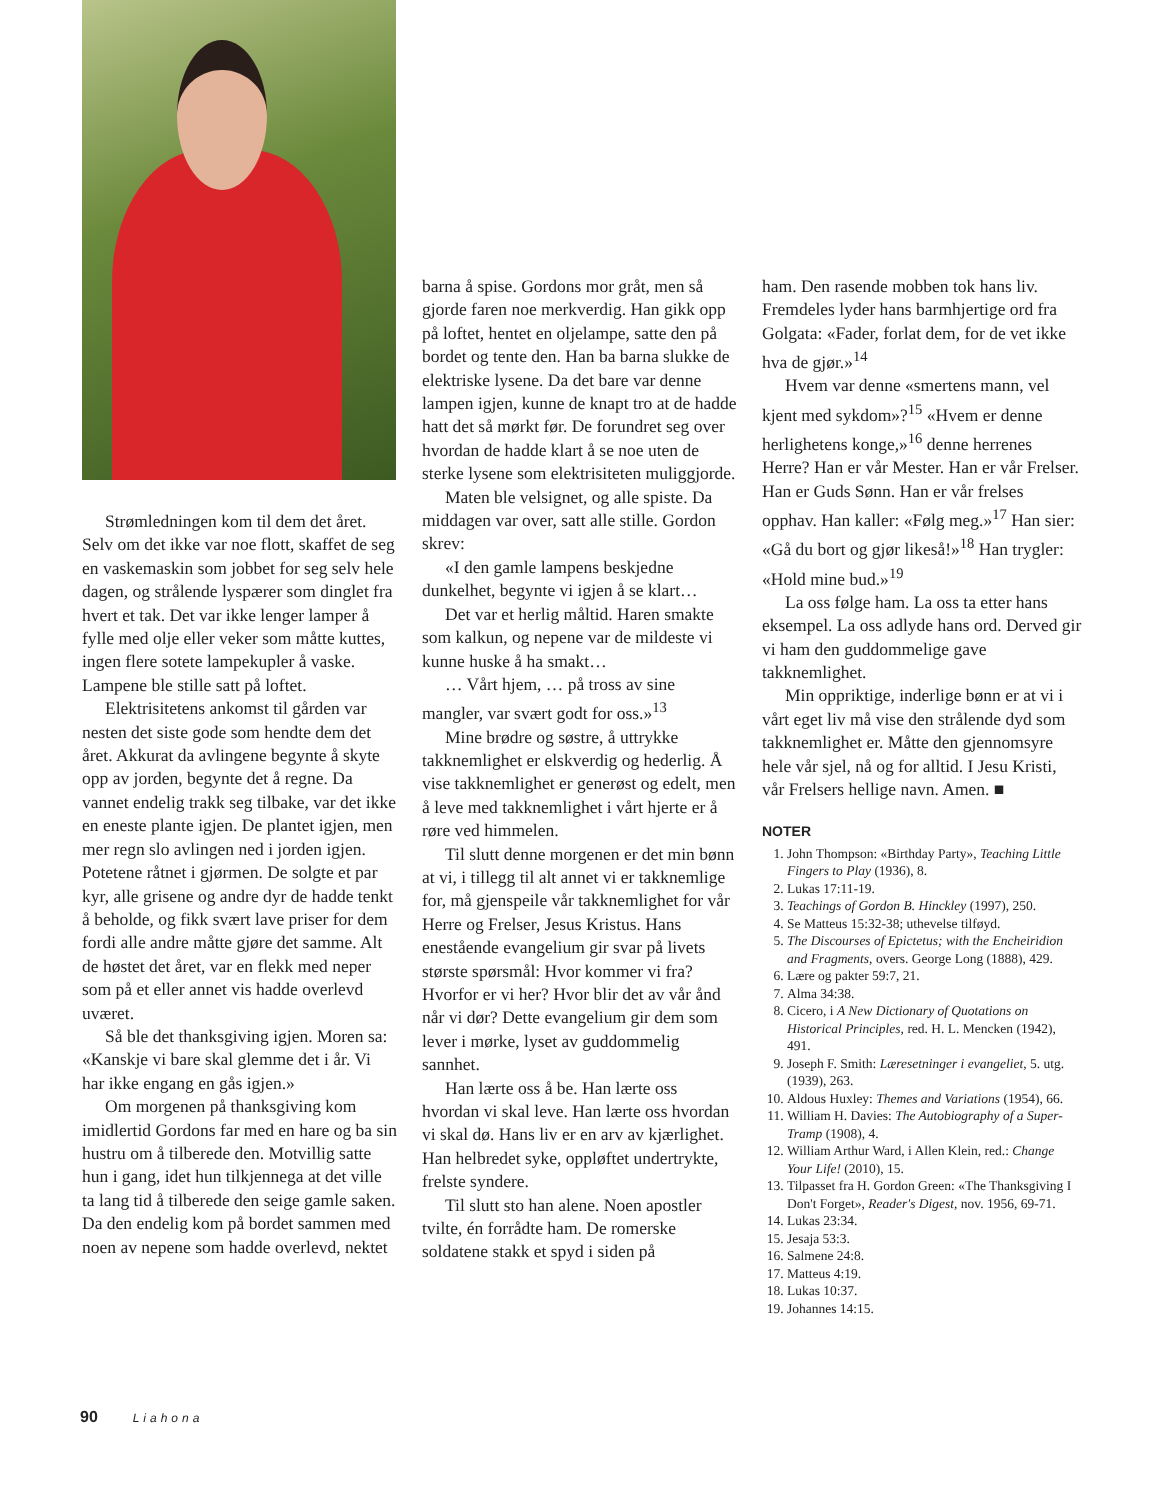Strømledningen kom til dem det året. Selv om det ikke var noe flott, skaffet de seg en vaskemaskin som jobbet for seg selv hele dagen, og strålende lyspærer som dinglet fra hvert et tak. Det var ikke lenger lamper å fylle med olje eller veker som måtte kuttes, ingen flere sotete lampekupler å vaske. Lampene ble stille satt på loftet.
Elektrisitetens ankomst til gården var nesten det siste gode som hendte dem det året. Akkurat da avlingene begynte å skyte opp av jorden, begynte det å regne. Da vannet endelig trakk seg tilbake, var det ikke en eneste plante igjen. De plantet igjen, men mer regn slo avlingen ned i jorden igjen. Potetene råtnet i gjørmen. De solgte et par kyr, alle grisene og andre dyr de hadde tenkt å beholde, og fikk svært lave priser for dem fordi alle andre måtte gjøre det samme. Alt de høstet det året, var en flekk med neper som på et eller annet vis hadde overlevd uværet.
Så ble det thanksgiving igjen. Moren sa: «Kanskje vi bare skal glemme det i år. Vi har ikke engang en gås igjen.»
Om morgenen på thanksgiving kom imidlertid Gordons far med en hare og ba sin hustru om å tilberede den. Motvillig satte hun i gang, idet hun tilkjennega at det ville ta lang tid å tilberede den seige gamle saken. Da den endelig kom på bordet sammen med noen av nepene som hadde overlevd, nektet
barna å spise. Gordons mor gråt, men så gjorde faren noe merkverdig. Han gikk opp på loftet, hentet en oljelampe, satte den på bordet og tente den. Han ba barna slukke de elektriske lysene. Da det bare var denne lampen igjen, kunne de knapt tro at de hadde hatt det så mørkt før. De forundret seg over hvordan de hadde klart å se noe uten de sterke lysene som elektrisiteten muliggjorde.
Maten ble velsignet, og alle spiste. Da middagen var over, satt alle stille. Gordon skrev:
«I den gamle lampens beskjedne dunkelhet, begynte vi igjen å se klart…
Det var et herlig måltid. Haren smakte som kalkun, og nepene var de mildeste vi kunne huske å ha smakt…
… Vårt hjem, … på tross av sine mangler, var svært godt for oss.»<sup>13</sup>
Mine brødre og søstre, å uttrykke takknemlighet er elskverdig og hederlig. Å vise takknemlighet er generøst og edelt, men å leve med takknemlighet i vårt hjerte er å røre ved himmelen.
Til slutt denne morgenen er det min bønn at vi, i tillegg til alt annet vi er takknemlige for, må gjenspeile vår takknemlighet for vår Herre og Frelser, Jesus Kristus. Hans enestående evangelium gir svar på livets største spørsmål: Hvor kommer vi fra? Hvorfor er vi her? Hvor blir det av vår ånd når vi dør? Dette evangelium gir dem som lever i mørke, lyset av guddommelig sannhet.
Han lærte oss å be. Han lærte oss hvordan vi skal leve. Han lærte oss hvordan vi skal dø. Hans liv er en arv av kjærlighet. Han helbredet syke, oppløftet undertrykte, frelste syndere.
Til slutt sto han alene. Noen apostler tvilte, én forrådte ham. De romerske soldatene stakk et spyd i siden på
ham. Den rasende mobben tok hans liv. Fremdeles lyder hans barmhjertige ord fra Golgata: «Fader, forlat dem, for de vet ikke hva de gjør.»<sup>14</sup>
Hvem var denne «smertens mann, vel kjent med sykdom»?<sup>15</sup> «Hvem er denne herlighetens konge,»<sup>16</sup> denne herrenes Herre? Han er vår Mester. Han er vår Frelser. Han er Guds Sønn. Han er vår frelses opphav. Han kaller: «Følg meg.»<sup>17</sup> Han sier: «Gå du bort og gjør likeså!»<sup>18</sup> Han trygler: «Hold mine bud.»<sup>19</sup>
La oss følge ham. La oss ta etter hans eksempel. La oss adlyde hans ord. Derved gir vi ham den guddommelige gave takknemlighet.
Min oppriktige, inderlige bønn er at vi i vårt eget liv må vise den strålende dyd som takknemlighet er. Måtte den gjennomsyre hele vår sjel, nå og for alltid. I Jesu Kristi, vår Frelsers hellige navn. Amen. ■
NOTER
1. John Thompson: «Birthday Party», Teaching Little Fingers to Play (1936), 8.
2. Lukas 17:11-19.
3. Teachings of Gordon B. Hinckley (1997), 250.
4. Se Matteus 15:32-38; uthevelse tilføyd.
5. The Discourses of Epictetus; with the Encheiridion and Fragments, overs. George Long (1888), 429.
6. Lære og pakter 59:7, 21.
7. Alma 34:38.
8. Cicero, i A New Dictionary of Quotations on Historical Principles, red. H. L. Mencken (1942), 491.
9. Joseph F. Smith: Læresetninger i evangeliet, 5. utg. (1939), 263.
10. Aldous Huxley: Themes and Variations (1954), 66.
11. William H. Davies: The Autobiography of a Super-Tramp (1908), 4.
12. William Arthur Ward, i Allen Klein, red.: Change Your Life! (2010), 15.
13. Tilpasset fra H. Gordon Green: «The Thanksgiving I Don't Forget», Reader's Digest, nov. 1956, 69-71.
14. Lukas 23:34.
15. Jesaja 53:3.
16. Salmene 24:8.
17. Matteus 4:19.
18. Lukas 10:37.
19. Johannes 14:15.
90 Liahona